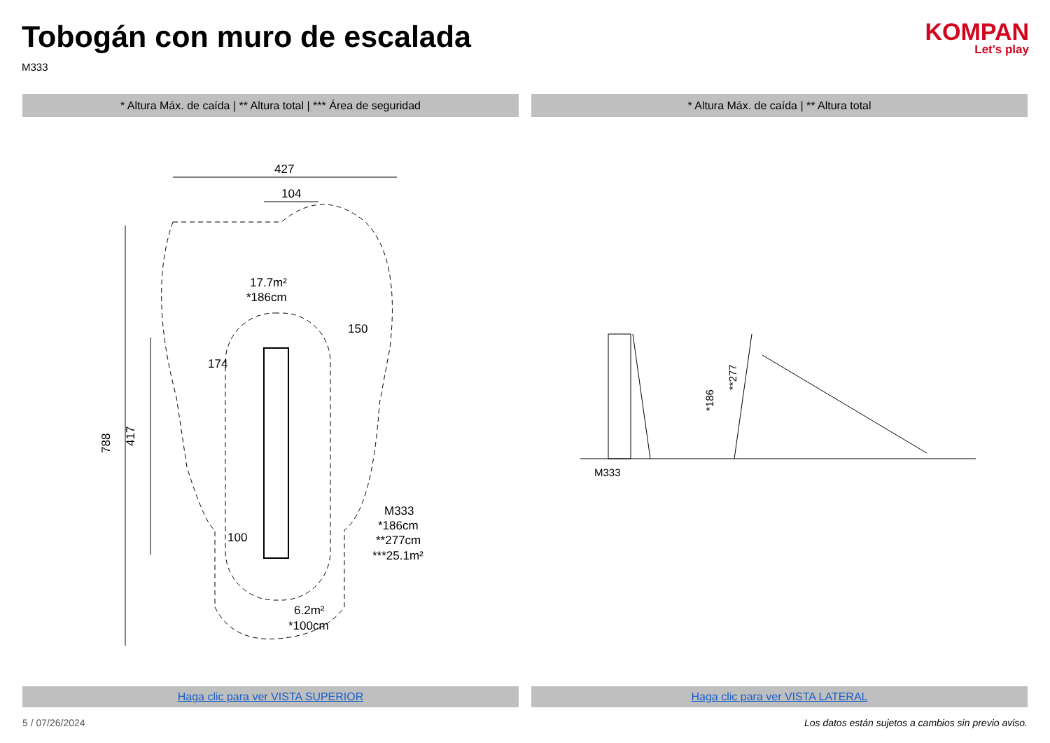Tobogán con muro de escalada
M333
KOMPAN
Let's play
* Altura Máx. de caída | ** Altura total | *** Área de seguridad
* Altura Máx. de caída | ** Altura total
427
104
788
417
17.7m²
*186cm
150
174
100
M333
*186cm
**277cm
***25.1m²
6.2m²
*100cm
M333
*186
**277
Haga clic para ver VISTA SUPERIOR
Haga clic para ver VISTA LATERAL
5 / 07/26/2024 Los datos están sujetos a cambios sin previo aviso.